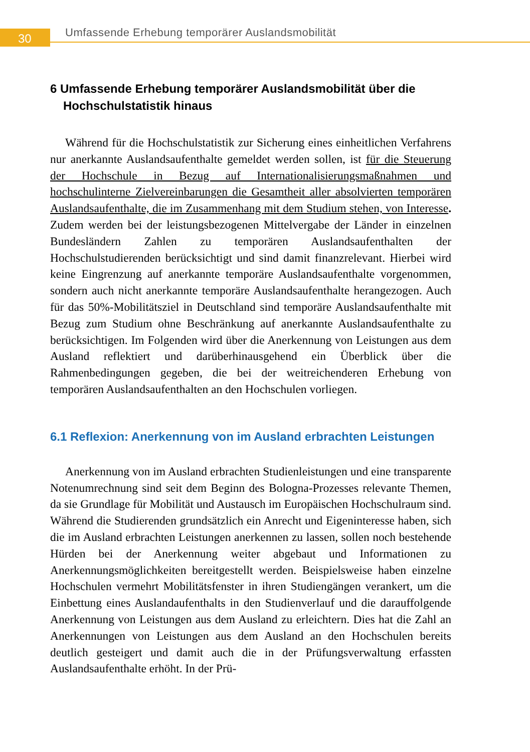30
Umfassende Erhebung temporärer Auslandsmobilität
6 Umfassende Erhebung temporärer Auslandsmobilität über die Hochschulstatistik hinaus
Während für die Hochschulstatistik zur Sicherung eines einheitlichen Verfahrens nur anerkannte Auslandsaufenthalte gemeldet werden sollen, ist für die Steuerung der Hochschule in Bezug auf Internationalisierungsmaßnahmen und hochschulinterne Zielvereinbarungen die Gesamtheit aller absolvierten temporären Auslandsaufenthalte, die im Zusammenhang mit dem Studium stehen, von Interesse. Zudem werden bei der leistungsbezogenen Mittelvergabe der Länder in einzelnen Bundesländern Zahlen zu temporären Auslandsaufenthalten der Hochschulstudierenden berücksichtigt und sind damit finanzrelevant. Hierbei wird keine Eingrenzung auf anerkannte temporäre Auslandsaufenthalte vorgenommen, sondern auch nicht anerkannte temporäre Auslandsaufenthalte herangezogen. Auch für das 50%-Mobilitätsziel in Deutschland sind temporäre Auslandsaufenthalte mit Bezug zum Studium ohne Beschränkung auf anerkannte Auslandsaufenthalte zu berücksichtigen. Im Folgenden wird über die Anerkennung von Leistungen aus dem Ausland reflektiert und darüberhinausgehend ein Überblick über die Rahmenbedingungen gegeben, die bei der weitreichenderen Erhebung von temporären Auslandsaufenthalten an den Hochschulen vorliegen.
6.1 Reflexion: Anerkennung von im Ausland erbrachten Leistungen
Anerkennung von im Ausland erbrachten Studienleistungen und eine transparente Notenumrechnung sind seit dem Beginn des Bologna-Prozesses relevante Themen, da sie Grundlage für Mobilität und Austausch im Europäischen Hochschulraum sind. Während die Studierenden grundsätzlich ein Anrecht und Eigeninteresse haben, sich die im Ausland erbrachten Leistungen anerkennen zu lassen, sollen noch bestehende Hürden bei der Anerkennung weiter abgebaut und Informationen zu Anerkennungsmöglichkeiten bereitgestellt werden. Beispielsweise haben einzelne Hochschulen vermehrt Mobilitätsfenster in ihren Studiengängen verankert, um die Einbettung eines Auslandaufenthalts in den Studienverlauf und die darauffolgende Anerkennung von Leistungen aus dem Ausland zu erleichtern. Dies hat die Zahl an Anerkennungen von Leistungen aus dem Ausland an den Hochschulen bereits deutlich gesteigert und damit auch die in der Prüfungsverwaltung erfassten Auslandsaufenthalte erhöht. In der Prü-